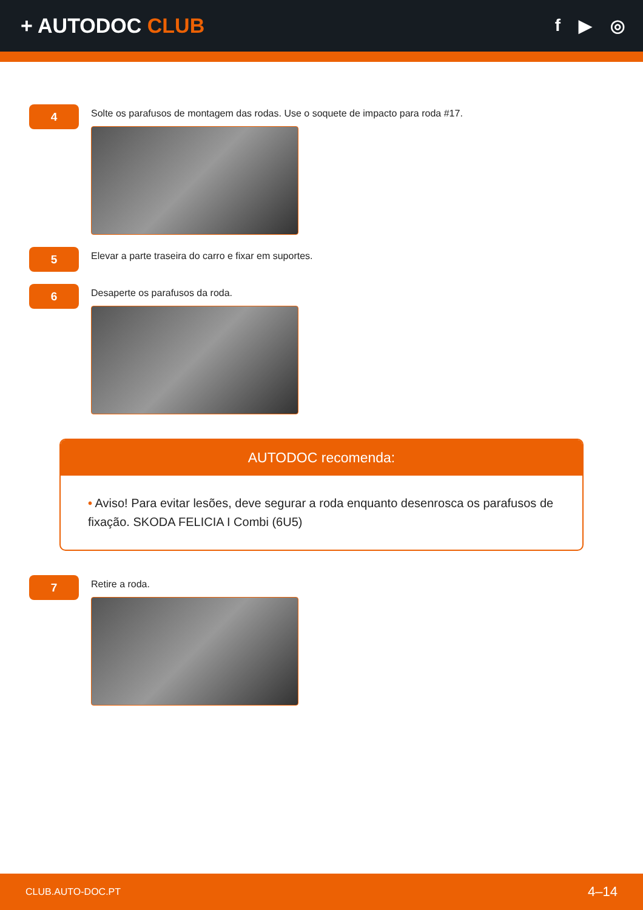+ AUTODOC CLUB
f ▶ ◎
4
Solte os parafusos de montagem das rodas. Use o soquete de impacto para roda #17.
5
Elevar a parte traseira do carro e fixar em suportes.
6
Desaperte os parafusos da roda.
AUTODOC recomenda:
• Aviso! Para evitar lesões, deve segurar a roda enquanto desenrosca os parafusos de fixação. SKODA FELICIA I Combi (6U5)
7
Retire a roda.
CLUB.AUTO-DOC.PT 4–14